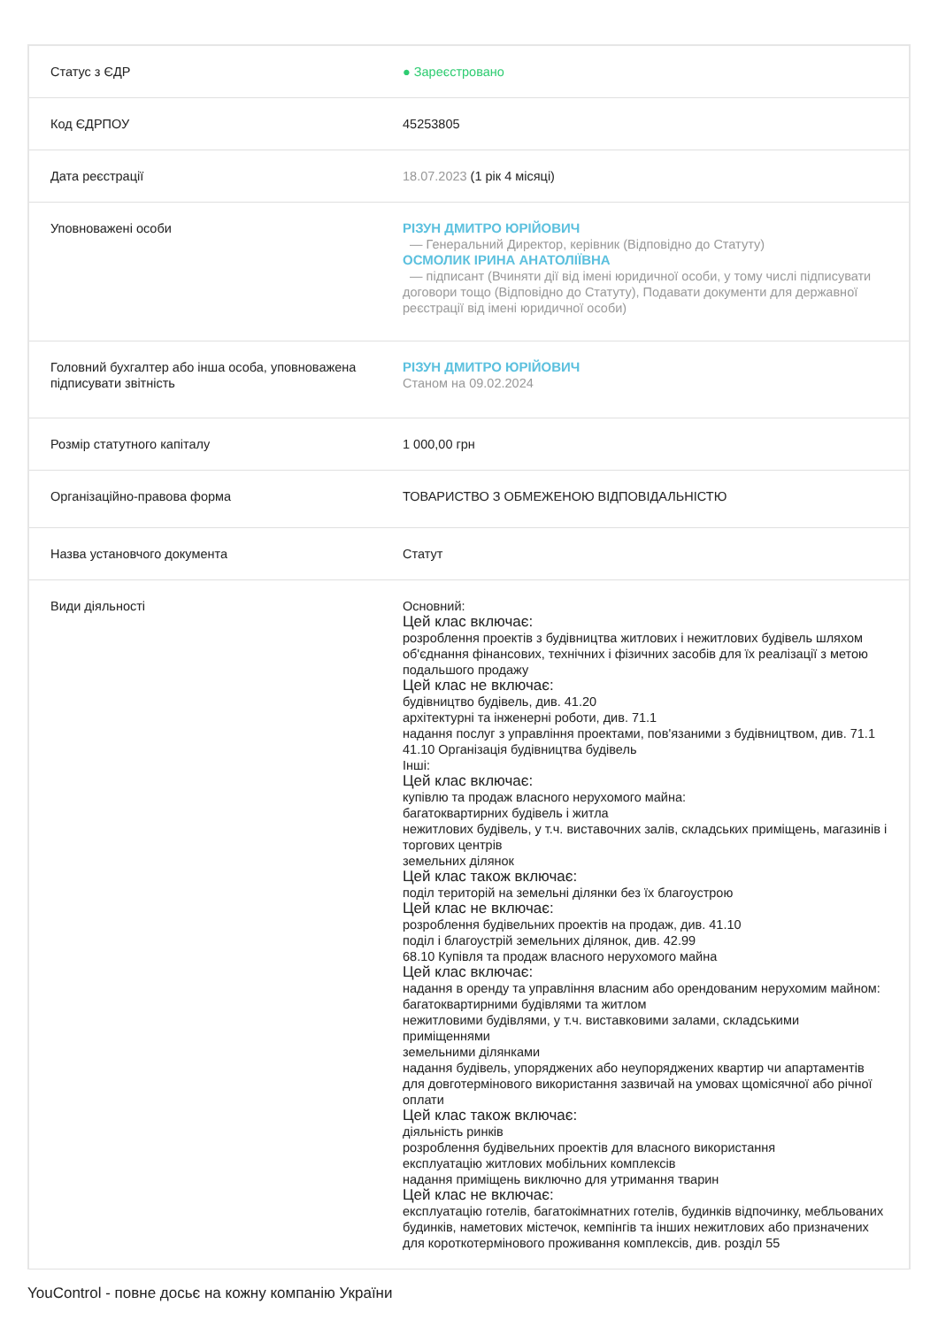| Статус з ЄДР | ● Зареєстровано |
| Код ЄДРПОУ | 45253805 |
| Дата реєстрації | 18.07.2023 (1 рік 4 місяці) |
| Уповноважені особи | РІЗУН ДМИТРО ЮРІЙОВИЧ — Генеральний Директор, керівник (Відповідно до Статуту) ОСМОЛИК ІРИНА АНАТОЛІЇВНА — підписант (Вчиняти дії від імені юридичної особи, у тому числі підписувати договори тощо (Відповідно до Статуту), Подавати документи для державної реєстрації від імені юридичної особи) |
| Головний бухгалтер або інша особа, уповноважена підписувати звітність | РІЗУН ДМИТРО ЮРІЙОВИЧ Станом на 09.02.2024 |
| Розмір статутного капіталу | 1 000,00 грн |
| Організаційно-правова форма | ТОВАРИСТВО З ОБМЕЖЕНОЮ ВІДПОВІДАЛЬНІСТЮ |
| Назва установчого документа | Статут |
| Види діяльності | Основний: Цей клас включає: розроблення проектів з будівництва житлових і нежитлових будівель шляхом об'єднання фінансових, технічних і фізичних засобів для їх реалізації з метою подальшого продажу Цей клас не включає: будівництво будівель, див. 41.20 архітектурні та інженерні роботи, див. 71.1 надання послуг з управління проектами, пов'язаними з будівництвом, див. 71.1 41.10 Організація будівництва будівель Інші: Цей клас включає: купівлю та продаж власного нерухомого майна: багатоквартирних будівель і житла нежитлових будівель, у т.ч. виставочних залів, складських приміщень, магазинів і торгових центрів земельних ділянок Цей клас також включає: поділ територій на земельні ділянки без їх благоустрою Цей клас не включає: розроблення будівельних проектів на продаж, див. 41.10 поділ і благоустрій земельних ділянок, див. 42.99 68.10 Купівля та продаж власного нерухомого майна Цей клас включає: надання в оренду та управління власним або орендованим нерухомим майном: багатоквартирними будівлями та житлом нежитловими будівлями, у т.ч. виставковими залами, складськими приміщеннями земельними ділянками надання будівель, упоряджених або неупоряджених квартир чи апартаментів для довготермінового використання зазвичай на умовах щомісячної або річної оплати Цей клас також включає: діяльність ринків розроблення будівельних проектів для власного використання експлуатацію житлових мобільних комплексів надання приміщень виключно для утримання тварин Цей клас не включає: експлуатацію готелів, багатокімнатних готелів, будинків відпочинку, мебльованих будинків, наметових містечок, кемпінгів та інших нежитлових або призначених для короткотермінового проживання комплексів, див. розділ 55 |
YouControl - повне досьє на кожну компанію України